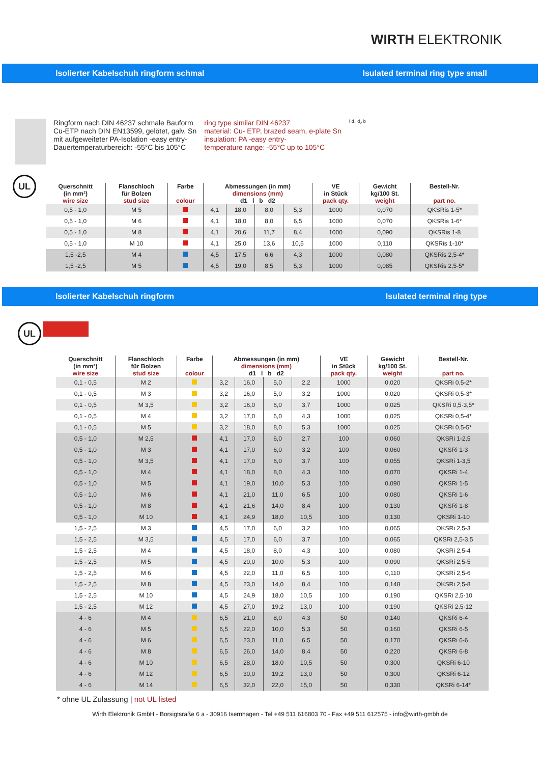WIRTH ELEKTRONIK
Isolierter Kabelschuh ringform schmal Isulated terminal ring type small
Ringform nach DIN 46237 schmale Bauform
Cu-ETP nach DIN EN13599, gelötet, galv. Sn
mit aufgeweiteter PA-Isolation -easy entry-
Dauertemperaturbereich: -55°C bis 105°C
ring type similar DIN 46237
material: Cu- ETP, brazed seam, e-plate Sn
insulation: PA -easy entry-
temperature range: -55°C up to 105°C
l d<sub>1</sub> d<sub>2</sub> b
UL
| Querschnitt (in mm²) wire size | Flanschloch für Bolzen stud size | Farbe colour | Abmessungen (in mm) dimensions (mm) d1 l b d2 | | | | VE in Stück pack qty. | Gewicht kg/100 St. weight | Bestell-Nr. part no. |
| --- | --- | --- | --- | --- | --- | --- | --- | --- | --- |
| 0,5 - 1,0 | M 5 | | 4,1 | 18,0 | 8,0 | 5,3 | 1000 | 0,070 | QKSRis 1-5* |
| 0,5 - 1,0 | M 6 | | 4,1 | 18,0 | 8,0 | 6,5 | 1000 | 0,070 | QKSRis 1-6* |
| 0,5 - 1,0 | M 8 | | 4,1 | 20,6 | 11,7 | 8,4 | 1000 | 0,090 | QKSRis 1-8 |
| 0,5 - 1,0 | M 10 | | 4,1 | 25,0 | 13,6 | 10,5 | 1000 | 0,110 | QKSRis 1-10* |
| 1,5 -2,5 | M 4 | | 4,5 | 17,5 | 6,6 | 4,3 | 1000 | 0,080 | QKSRis 2,5-4* |
| 1,5 -2,5 | M 5 | | 4,5 | 19,0 | 8,5 | 5,3 | 1000 | 0,085 | QKSRis 2,5-5* |
Isolierter Kabelschuh ringform Isulated terminal ring type
UL
| Querschnitt (in mm²) wire size | Flanschloch für Bolzen stud size | Farbe colour | Abmessungen (in mm) dimensions (mm) d1 l b d2 | | | | VE in Stück pack qty. | Gewicht kg/100 St. weight | Bestell-Nr. part no. |
| --- | --- | --- | --- | --- | --- | --- | --- | --- | --- |
| 0,1 - 0,5 | M 2 | | 3,2 | 16,0 | 5,0 | 2,2 | 1000 | 0,020 | QKSRi 0,5-2* |
| 0,1 - 0,5 | M 3 | | 3,2 | 16,0 | 5,0 | 3,2 | 1000 | 0,020 | QKSRi 0,5-3* |
| 0,1 - 0,5 | M 3,5 | | 3,2 | 16,0 | 6,0 | 3,7 | 1000 | 0,025 | QKSRi 0,5-3,5* |
| 0,1 - 0,5 | M 4 | | 3,2 | 17,0 | 6,0 | 4,3 | 1000 | 0,025 | QKSRi 0,5-4* |
| 0,1 - 0,5 | M 5 | | 3,2 | 18,0 | 8,0 | 5,3 | 1000 | 0,025 | QKSRi 0,5-5* |
| 0,5 - 1,0 | M 2,5 | | 4,1 | 17,0 | 6,0 | 2,7 | 100 | 0,060 | QKSRi 1-2,5 |
| 0,5 - 1,0 | M 3 | | 4,1 | 17,0 | 6,0 | 3,2 | 100 | 0,060 | QKSRi 1-3 |
| 0,5 - 1,0 | M 3,5 | | 4,1 | 17,0 | 6,0 | 3,7 | 100 | 0,055 | QKSRi 1-3,5 |
| 0,5 - 1,0 | M 4 | | 4,1 | 18,0 | 8,0 | 4,3 | 100 | 0,070 | QKSRi 1-4 |
| 0,5 - 1,0 | M 5 | | 4,1 | 19,0 | 10,0 | 5,3 | 100 | 0,090 | QKSRi 1-5 |
| 0,5 - 1,0 | M 6 | | 4,1 | 21,0 | 11,0 | 6,5 | 100 | 0,080 | QKSRi 1-6 |
| 0,5 - 1,0 | M 8 | | 4,1 | 21,6 | 14,0 | 8,4 | 100 | 0,130 | QKSRi 1-8 |
| 0,5 - 1,0 | M 10 | | 4,1 | 24,9 | 18,0 | 10,5 | 100 | 0,130 | QKSRi 1-10 |
| 1,5 - 2,5 | M 3 | | 4,5 | 17,0 | 6,0 | 3,2 | 100 | 0,065 | QKSRi 2,5-3 |
| 1,5 - 2,5 | M 3,5 | | 4,5 | 17,0 | 6,0 | 3,7 | 100 | 0,065 | QKSRi 2,5-3,5 |
| 1,5 - 2,5 | M 4 | | 4,5 | 18,0 | 8,0 | 4,3 | 100 | 0,080 | QKSRi 2,5-4 |
| 1,5 - 2,5 | M 5 | | 4,5 | 20,0 | 10,0 | 5,3 | 100 | 0,090 | QKSRi 2,5-5 |
| 1,5 - 2,5 | M 6 | | 4,5 | 22,0 | 11,0 | 6,5 | 100 | 0,110 | QKSRi 2,5-6 |
| 1,5 - 2,5 | M 8 | | 4,5 | 23,0 | 14,0 | 8,4 | 100 | 0,148 | QKSRi 2,5-8 |
| 1,5 - 2,5 | M 10 | | 4,5 | 24,9 | 18,0 | 10,5 | 100 | 0,190 | QKSRi 2,5-10 |
| 1,5 - 2,5 | M 12 | | 4,5 | 27,0 | 19,2 | 13,0 | 100 | 0,190 | QKSRi 2,5-12 |
| 4 - 6 | M 4 | | 6,5 | 21,0 | 8,0 | 4,3 | 50 | 0,140 | QKSRi 6-4 |
| 4 - 6 | M 5 | | 6,5 | 22,0 | 10,0 | 5,3 | 50 | 0,160 | QKSRi 6-5 |
| 4 - 6 | M 6 | | 6,5 | 23,0 | 11,0 | 6,5 | 50 | 0,170 | QKSRi 6-6 |
| 4 - 6 | M 8 | | 6,5 | 26,0 | 14,0 | 8,4 | 50 | 0,220 | QKSRi 6-8 |
| 4 - 6 | M 10 | | 6,5 | 28,0 | 18,0 | 10,5 | 50 | 0,300 | QKSRi 6-10 |
| 4 - 6 | M 12 | | 6,5 | 30,0 | 19,2 | 13,0 | 50 | 0,300 | QKSRi 6-12 |
| 4 - 6 | M 14 | | 6,5 | 32,0 | 22,0 | 15,0 | 50 | 0,330 | QKSRi 6-14* |
* ohne UL Zulassung | not UL listed
Wirth Elektronik GmbH - Borsigtsraße 6 a - 30916 Isernhagen - Tel +49 511 616803 70 - Fax +49 511 612575 - info@wirth-gmbh.de